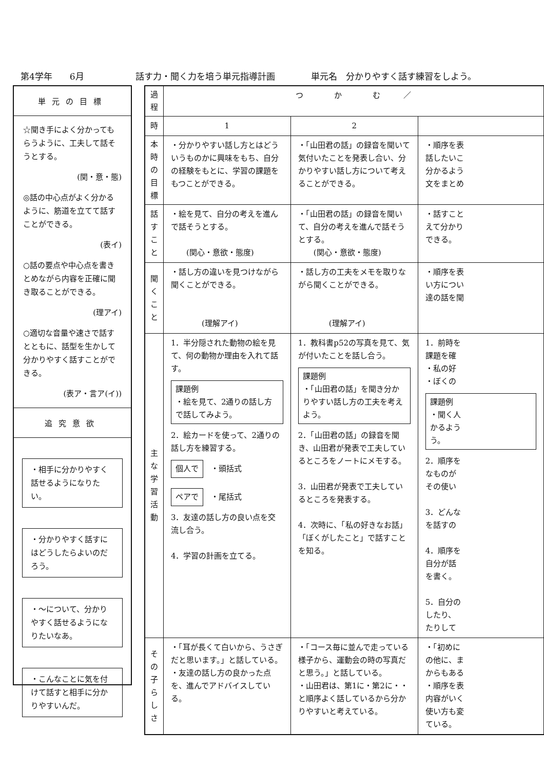第4学年　　6月 話す力・聞く力を培う単元指導計画 単元名　分かりやすく話す練習をしよう。
単元の目標
☆聞き手によく分かってもらうように、工夫して話そうとする。
(関・意・態)
◎話の中心点がよく分かるように、筋道を立てて話すことができる。
(表イ)
○話の要点や中心点を書きとめながら内容を正確に聞き取ることができる。
(理アイ)
○適切な音量や速さで話すとともに、話型を生かして分かりやすく話すことができる。
(表ア・言ア(イ))
追究意欲
・相手に分かりやすく話せるようになりたい。
・分かりやすく話すにはどうしたらよいのだろう。
・〜について、分かりやすく話せるようになりたいなあ。
・こんなことに気を付けて話すと相手に分かりやすいんだ。
| 過程 | つ か む ／ | | |
| 時 | 1 | 2 | |
| 本時の目標 | ・分かりやすい話し方とはどういうものかに興味をもち、自分の経験をもとに、学習の課題をもつことができる。 | ・「山田君の話」の録音を聞いて気付いたことを発表し合い、分かりやすい話し方について考えることができる。 | ・順序を表 話したいこ 分かるよう 文をまとめ |
| 話すこと | ・絵を見て、自分の考えを進んで話そうとする。 (関心・意欲・態度) | ・「山田君の話」の録音を聞いて、自分の考えを進んで話そうとする。 (関心・意欲・態度) | ・話すこと えて分かり できる。 |
| 聞くこと | ・話し方の違いを見つけながら聞くことができる。 (理解アイ) | ・話し方の工夫をメモを取りながら聞くことができる。 (理解アイ) | ・順序を表 い方につい 達の話を聞 |
| 主な学習活動 | 1．半分隠された動物の絵を見て、何の動物か理由を入れて話す。 課題例 ・絵を見て、2通りの話し方で話してみよう。 2．絵カードを使って、2通りの話し方を練習する。 個人で ・頭括式 ペアで ・尾括式 3．友達の話し方の良い点を交流し合う。 4．学習の計画を立てる。 | 1．教科書p52の写真を見て、気が付いたことを話し合う。 課題例 ・「山田君の話」を聞き分かりやすい話し方の工夫を考えよう。 2．「山田君の話」の録音を聞き、山田君が発表で工夫しているところをノートにメモする。 3．山田君が発表で工夫しているところを発表する。 4．次時に、「私の好きなお話」「ぼくがしたこと」で話すことを知る。 | 1．前時を 課題を確 ・私の好 ・ぼくの 課題例 ・聞く人 かるよう う。 2．順序を なものが その使い 3．どんな を話すの 4．順序を 自分が話 を書く。 5．自分の したり、 たりして |
| その子らしさ | ・「耳が長くて白いから、うさぎだと思います。」と話している。 ・友達の話し方の良かった点を、進んでアドバイスしている。 | ・「コース毎に並んで走っている様子から、運動会の時の写真だと思う。」と話している。 ・山田君は、第1に・第2に・・と順序よく話しているから分かりやすいと考えている。 | ・「初めに の他に、ま からもある ・順序を表 内容がいく 使い方も変 ている。 |